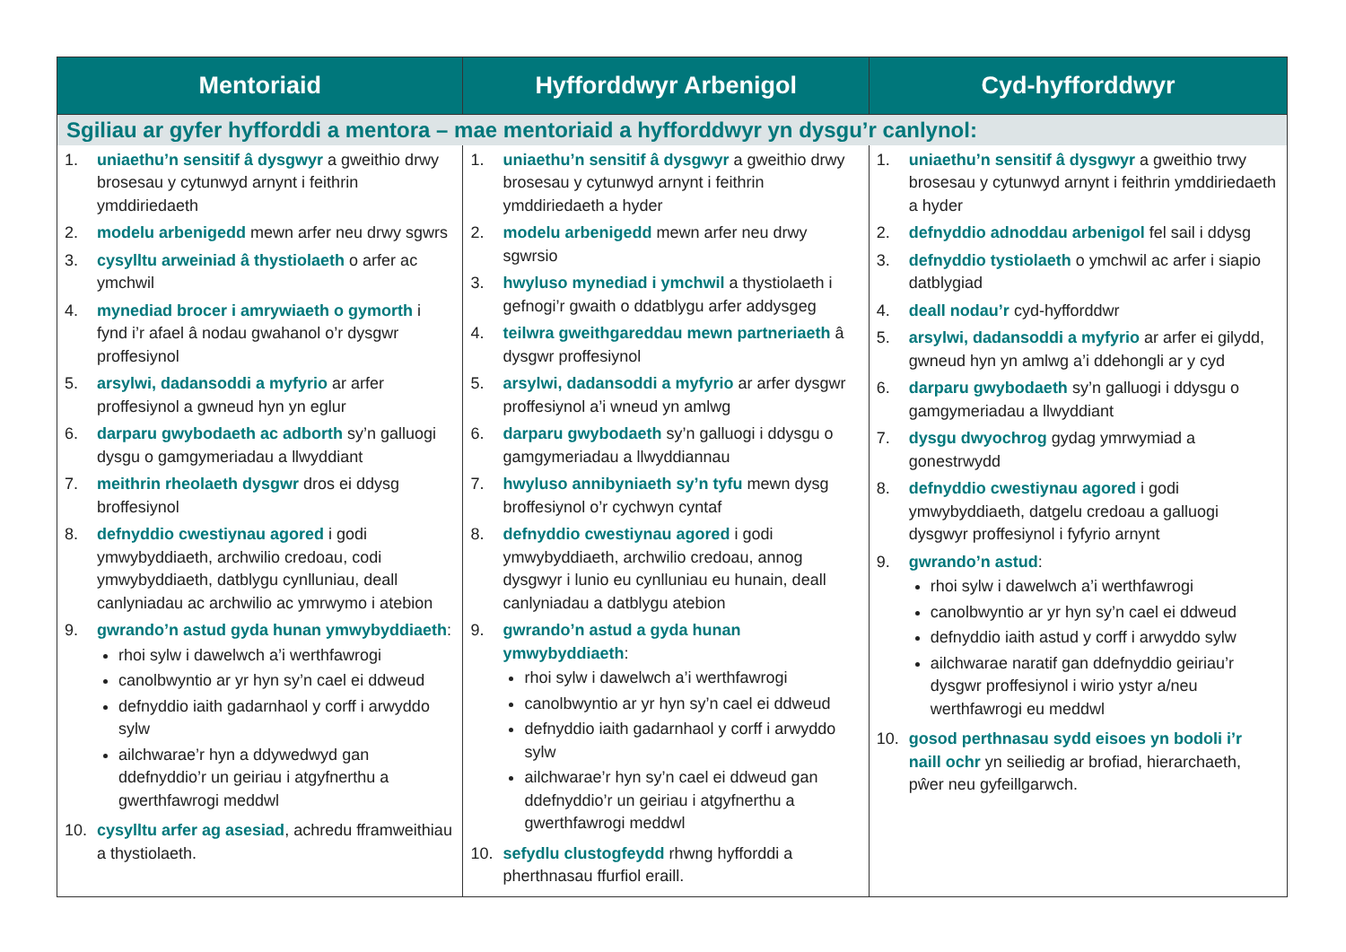| Mentoriaid | Hyfforddwyr Arbenigol | Cyd-hyfforddwyr |
| --- | --- | --- |
| Sgiliau ar gyfer hyfforddi a mentora – mae mentoriaid a hyfforddwyr yn dysgu’r canlynol: | | |
| 1. uniaethu’n sensitif â dysgwyr a gweithio drwy brosesau y cytunwyd arnynt i feithrin ymddiriedaeth 2. modelu arbenigedd mewn arfer neu drwy sgwrs 3. cysylltu arweiniad â thystiolaeth o arfer ac ymchwil 4. mynediad brocer i amrywiaeth o gymorth i fynd i’r afael â nodau gwahanol o’r dysgwr proffesiynol 5. arsylwi, dadansoddi a myfyrio ar arfer proffesiynol a gwneud hyn yn eglur 6. darparu gwybodaeth ac adborth sy’n galluogi dysgu o gamgymeriadau a llwyddiant 7. meithrin rheolaeth dysgwr dros ei ddysg broffesiynol 8. defnyddio cwestiynau agored i godi ymwybyddiaeth, archwilio credoau, codi ymwybyddiaeth, datblygu cynlluniau, deall canlyniadau ac archwilio ac ymrwymo i atebion 9. gwrando’n astud gyda hunan ymwybyddiaeth : rhoi sylw i dawelwch a’i werthfawrogi canolbwyntio ar yr hyn sy’n cael ei ddweud defnyddio iaith gadarnhaol y corff i arwyddo sylw ailchwarae’r hyn a ddywedwyd gan ddefnyddio’r un geiriau i atgyfnerthu a gwerthfawrogi meddwl 10. cysylltu arfer ag asesiad , achredu fframweithiau a thystiolaeth. | 1. uniaethu’n sensitif â dysgwyr a gweithio drwy brosesau y cytunwyd arnynt i feithrin ymddiriedaeth a hyder 2. modelu arbenigedd mewn arfer neu drwy sgwrsio 3. hwyluso mynediad i ymchwil a thystiolaeth i gefnogi’r gwaith o ddatblygu arfer addysgeg 4. teilwra gweithgareddau mewn partneriaeth â dysgwr proffesiynol 5. arsylwi, dadansoddi a myfyrio ar arfer dysgwr proffesiynol a’i wneud yn amlwg 6. darparu gwybodaeth sy’n galluogi i ddysgu o gamgymeriadau a llwyddiannau 7. hwyluso annibyniaeth sy’n tyfu mewn dysg broffesiynol o’r cychwyn cyntaf 8. defnyddio cwestiynau agored i godi ymwybyddiaeth, archwilio credoau, annog dysgwyr i lunio eu cynlluniau eu hunain, deall canlyniadau a datblygu atebion 9. gwrando’n astud a gyda hunan ymwybyddiaeth : rhoi sylw i dawelwch a’i werthfawrogi canolbwyntio ar yr hyn sy’n cael ei ddweud defnyddio iaith gadarnhaol y corff i arwyddo sylw ailchwarae’r hyn sy’n cael ei ddweud gan ddefnyddio’r un geiriau i atgyfnerthu a gwerthfawrogi meddwl 10. sefydlu clustogfeydd rhwng hyfforddi a pherthnasau ffurfiol eraill. | 1. uniaethu’n sensitif â dysgwyr a gweithio trwy brosesau y cytunwyd arnynt i feithrin ymddiriedaeth a hyder 2. defnyddio adnoddau arbenigol fel sail i ddysg 3. defnyddio tystiolaeth o ymchwil ac arfer i siapio datblygiad 4. deall nodau’r cyd-hyfforddwr 5. arsylwi, dadansoddi a myfyrio ar arfer ei gilydd, gwneud hyn yn amlwg a’i ddehongli ar y cyd 6. darparu gwybodaeth sy’n galluogi i ddysgu o gamgymeriadau a llwyddiant 7. dysgu dwyochrog gydag ymrwymiad a gonestrwydd 8. defnyddio cwestiynau agored i godi ymwybyddiaeth, datgelu credoau a galluogi dysgwyr proffesiynol i fyfyrio arnynt 9. gwrando’n astud : rhoi sylw i dawelwch a’i werthfawrogi canolbwyntio ar yr hyn sy’n cael ei ddweud defnyddio iaith astud y corff i arwyddo sylw ailchwarae naratif gan ddefnyddio geiriau’r dysgwr proffesiynol i wirio ystyr a/neu werthfawrogi eu meddwl 10. gosod perthnasau sydd eisoes yn bodoli i’r naill ochr yn seiliedig ar brofiad, hierarchaeth, pŵer neu gyfeillgarwch. |